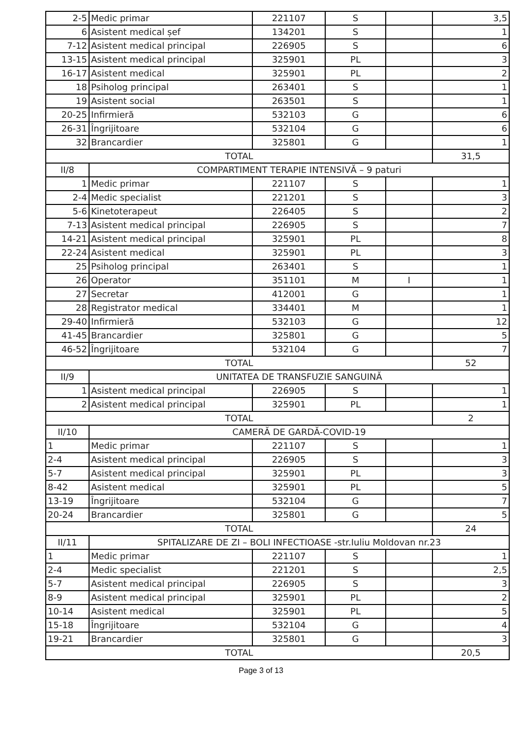| 2-5 | Medic primar | 221107 | S | | 3,5 |
| 6 | Asistent medical șef | 134201 | S | | 1 |
| 7-12 | Asistent medical principal | 226905 | S | | 6 |
| 13-15 | Asistent medical principal | 325901 | PL | | 3 |
| 16-17 | Asistent medical | 325901 | PL | | 2 |
| 18 | Psiholog principal | 263401 | S | | 1 |
| 19 | Asistent social | 263501 | S | | 1 |
| 20-25 | Infirmieră | 532103 | G | | 6 |
| 26-31 | Îngrijitoare | 532104 | G | | 6 |
| 32 | Brancardier | 325801 | G | | 1 |
| TOTAL | | | | | 31,5 |
| II/8 | COMPARTIMENT TERAPIE INTENSIVĂ – 9 paturi | | | | |
| 1 | Medic primar | 221107 | S | | 1 |
| 2-4 | Medic specialist | 221201 | S | | 3 |
| 5-6 | Kinetoterapeut | 226405 | S | | 2 |
| 7-13 | Asistent medical principal | 226905 | S | | 7 |
| 14-21 | Asistent medical principal | 325901 | PL | | 8 |
| 22-24 | Asistent medical | 325901 | PL | | 3 |
| 25 | Psiholog principal | 263401 | S | | 1 |
| 26 | Operator | 351101 | M | I | 1 |
| 27 | Secretar | 412001 | G | | 1 |
| 28 | Registrator medical | 334401 | M | | 1 |
| 29-40 | Infirmieră | 532103 | G | | 12 |
| 41-45 | Brancardier | 325801 | G | | 5 |
| 46-52 | Îngrijitoare | 532104 | G | | 7 |
| TOTAL | | | | | 52 |
| II/9 | UNITATEA DE TRANSFUZIE SANGUINĂ | | | | |
| 1 | Asistent medical principal | 226905 | S | | 1 |
| 2 | Asistent medical principal | 325901 | PL | | 1 |
| TOTAL | | | | | 2 |
| II/10 | CAMERĂ DE GARDĂ-COVID-19 | | | | |
| 1 | Medic primar | 221107 | S | | 1 |
| 2-4 | Asistent medical principal | 226905 | S | | 3 |
| 5-7 | Asistent medical principal | 325901 | PL | | 3 |
| 8-42 | Asistent medical | 325901 | PL | | 5 |
| 13-19 | Îngrijitoare | 532104 | G | | 7 |
| 20-24 | Brancardier | 325801 | G | | 5 |
| TOTAL | | | | | 24 |
| II/11 | SPITALIZARE DE ZI – BOLI INFECTIOASE -str.Iuliu Moldovan nr.23 | | | | |
| 1 | Medic primar | 221107 | S | | 1 |
| 2-4 | Medic specialist | 221201 | S | | 2,5 |
| 5-7 | Asistent medical principal | 226905 | S | | 3 |
| 8-9 | Asistent medical principal | 325901 | PL | | 2 |
| 10-14 | Asistent medical | 325901 | PL | | 5 |
| 15-18 | Îngrijitoare | 532104 | G | | 4 |
| 19-21 | Brancardier | 325801 | G | | 3 |
| TOTAL | | | | | 20,5 |
Page 3 of 13